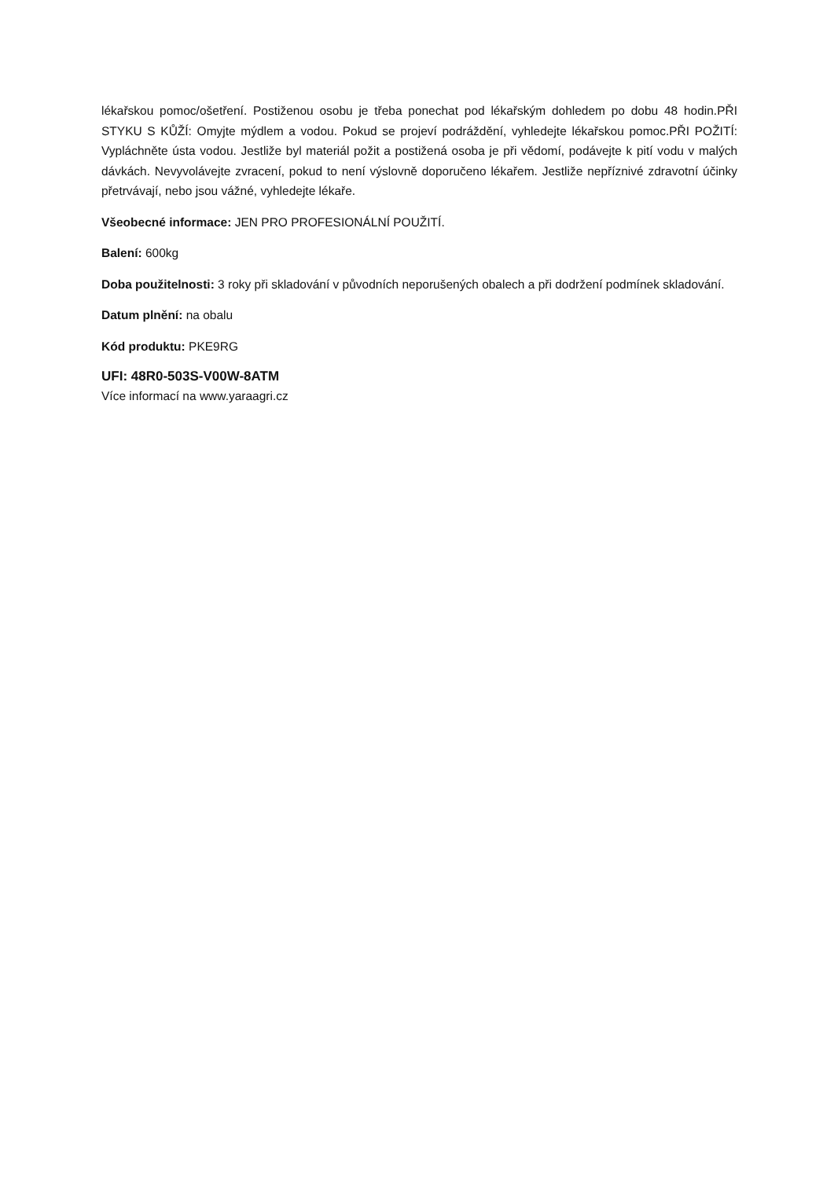lékařskou pomoc/ošetření. Postiženou osobu je třeba ponechat pod lékařským dohledem po dobu 48 hodin.PŘI STYKU S KŮŽÍ: Omyjte mýdlem a vodou. Pokud se projeví podráždění, vyhledejte lékařskou pomoc.PŘI POŽITÍ: Vypláchněte ústa vodou. Jestliže byl materiál požit a postižená osoba je při vědomí, podávejte k pití vodu v malých dávkách. Nevyvolávejte zvracení, pokud to není výslovně doporučeno lékařem. Jestliže nepříznivé zdravotní účinky přetrvávají, nebo jsou vážné, vyhledejte lékaře.
Všeobecné informace: JEN PRO PROFESIONÁLNÍ POUŽITÍ.
Balení: 600kg
Doba použitelnosti: 3 roky při skladování v původních neporušených obalech a při dodržení podmínek skladování.
Datum plnění: na obalu
Kód produktu: PKE9RG
UFI: 48R0-503S-V00W-8ATM
Více informací na www.yaraagri.cz